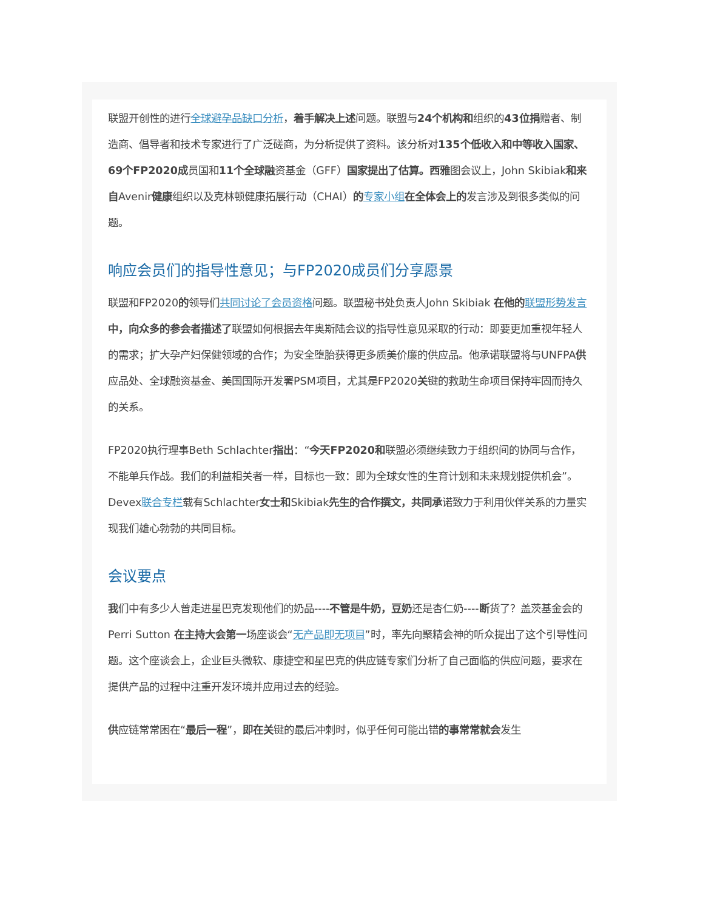联盟开创性的进行全球避孕品缺口分析，着手解决上述问题。联盟与24个机构和组织的43位捐赠者、制造商、倡导者和技术专家进行了广泛磋商，为分析提供了资料。该分析对135个低收入和中等收入国家、69个FP2020成员国和11个全球融资基金（GFF）国家提出了估算。西雅图会议上，John Skibiak和来自Avenir健康组织以及克林顿健康拓展行动（CHAI）的专家小组 在全体会上的发言涉及到很多类似的问题。
响应会员们的指导性意见；与FP2020成员们分享愿景
联盟和FP2020的领导们共同讨论了会员资格问题。联盟秘书处负责人John Skibiak 在他的 联盟形势发言 中，向众多的参会者描述了联盟如何根据去年奥斯陆会议的指导性意见采取的行动：即要更加重视年轻人的需求；扩大孕产妇保健领域的合作；为安全堕胎获得更多质美价廉的供应品。他承诺联盟将与UNFPA供应品处、全球融资基金、美国国际开发署PSM项目，尤其是FP2020关键的救助生命项目保持牢固而持久的关系。
FP2020执行理事Beth Schlachter指出：“今天FP2020和联盟必须继续致力于组织间的协同与合作，不能单兵作战。我们的利益相关者一样，目标也一致：即为全球女性的生育计划和未来规划提供机会”。
Devex联合专栏载有Schlachter女士和Skibiak先生的合作撰文，共同承诺致力于利用伙伴关系的力量实现我们雄心勃勃的共同目标。
会议要点
我们中有多少人曾走进星巴克发现他们的奶品----不管是牛奶，豆奶还是杏仁奶----断货了？盖茨基金会的Perri Sutton 在主持大会第一场座谈会“无产品即无项目”时，率先向聚精会神的听众提出了这个引导性问题。这个座谈会上，企业巨头微软、康捷空和星巴克的供应链专家们分析了自己面临的供应问题，要求在提供产品的过程中注重开发环境并应用过去的经验。
供应链常常困在“最后一程”，即在关键的最后冲刺时，似乎任何可能出错的事常常就会发生